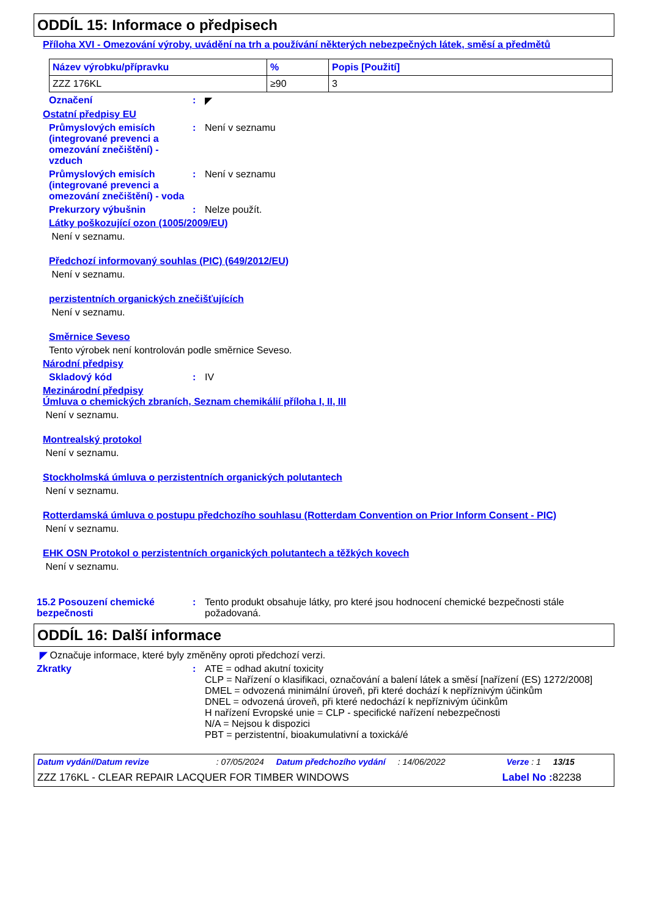ODDÍL 15: Informace o předpisech
Příloha XVI - Omezování výroby, uvádění na trh a používání některých nebezpečných látek, směsí a předmětů
| Název výrobku/přípravku | % | Popis [Použití] |
| --- | --- | --- |
| ZZZ 176KL | ≥90 | 3 |
Označení : ◤
Ostatní předpisy EU
Průmyslových emisích (integrované prevenci a omezování znečištění) - vzduch
: Není v seznamu
Průmyslových emisích (integrované prevenci a omezování znečištění) - voda
: Není v seznamu
Prekurzory výbušnin : Nelze použít.
Látky poškozující ozon (1005/2009/EU)
Není v seznamu.
Předchozí informovaný souhlas (PIC) (649/2012/EU)
Není v seznamu.
perzistentních organických znečišťujících
Není v seznamu.
Směrnice Seveso
Tento výrobek není kontrolován podle směrnice Seveso.
Národní předpisy
Skladový kód : IV
Mezinárodní předpisy
Úmluva o chemických zbraních, Seznam chemikálií příloha I, II, III
Není v seznamu.
Montrealský protokol
Není v seznamu.
Stockholmská úmluva o perzistentních organických polutantech
Není v seznamu.
Rotterdamská úmluva o postupu předchozího souhlasu (Rotterdam Convention on Prior Inform Consent - PIC)
Není v seznamu.
EHK OSN Protokol o perzistentních organických polutantech a těžkých kovech
Není v seznamu.
15.2 Posouzení chemické bezpečnosti
: Tento produkt obsahuje látky, pro které jsou hodnocení chemické bezpečnosti stále požadovaná.
ODDÍL 16: Další informace
◤ Označuje informace, které byly změněny oproti předchozí verzi.
Zkratky : ATE = odhad akutní toxicity
CLP = Nařízení o klasifikaci, označování a balení látek a směsí [nařízení (ES) 1272/2008]
DMEL = odvozená minimální úroveň, při které dochází k nepříznivým účinkům
DNEL = odvozená úroveň, při které nedochází k nepříznivým účinkům
H nařízení Evropské unie = CLP - specifické nařízení nebezpečnosti
N/A = Nejsou k dispozici
PBT = perzistentní, bioakumulativní a toxická/é
Datum vydání/Datum revize: 07/05/2024 Datum předchozího vydání: 14/06/2022 Verze : 1 13/15
ZZZ 176KL - CLEAR REPAIR LACQUER FOR TIMBER WINDOWS Label No : 82238